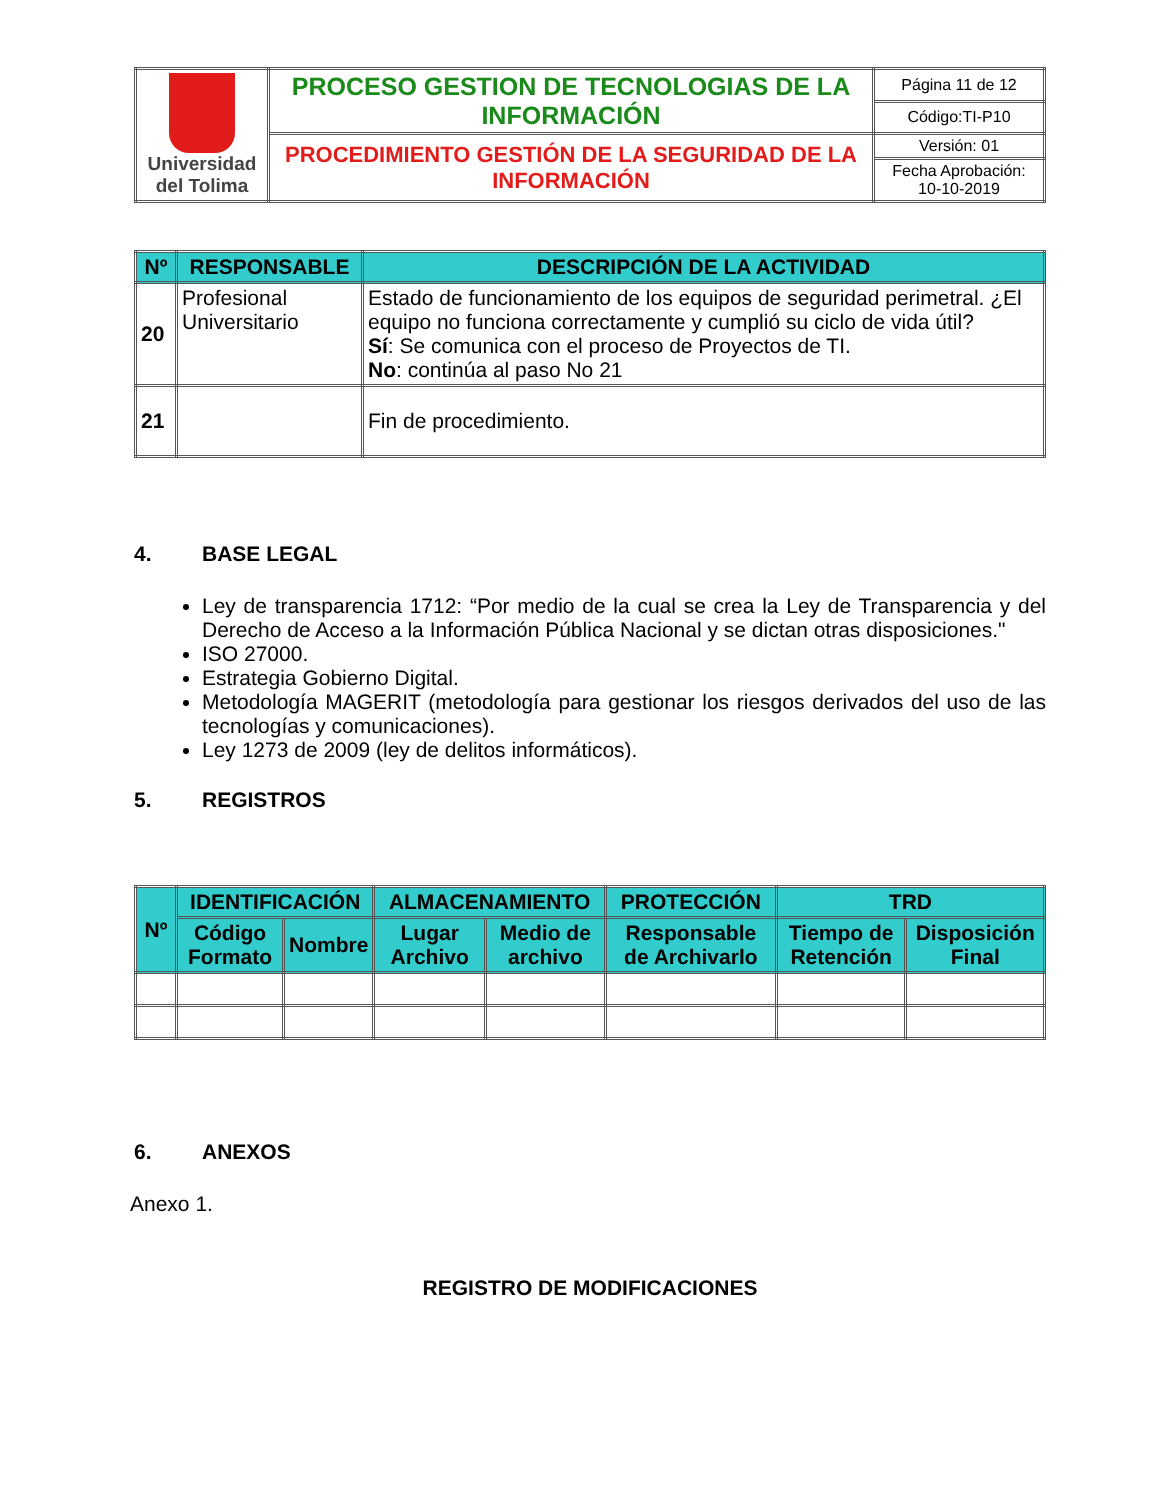| Universidad del Tolima | PROCESO GESTION DE TECNOLOGIAS DE LA INFORMACIÓN | Página 11 de 12 |
| | | Código:TI-P10 |
| | PROCEDIMIENTO GESTIÓN DE LA SEGURIDAD DE LA INFORMACIÓN | Versión: 01 |
| | | Fecha Aprobación: 10-10-2019 |
| Nº | RESPONSABLE | DESCRIPCIÓN DE LA ACTIVIDAD |
| --- | --- | --- |
| 20 | Profesional Universitario | Estado de funcionamiento de los equipos de seguridad perimetral. ¿El equipo no funciona correctamente y cumplió su ciclo de vida útil? Sí : Se comunica con el proceso de Proyectos de TI. No : continúa al paso No 21 |
| 21 | | Fin de procedimiento. |
4. BASE LEGAL
Ley de transparencia 1712: “Por medio de la cual se crea la Ley de Transparencia y del Derecho de Acceso a la Información Pública Nacional y se dictan otras disposiciones."
ISO 27000.
Estrategia Gobierno Digital.
Metodología MAGERIT (metodología para gestionar los riesgos derivados del uso de las tecnologías y comunicaciones).
Ley 1273 de 2009 (ley de delitos informáticos).
5. REGISTROS
| Nº | IDENTIFICACIÓN | | ALMACENAMIENTO | | PROTECCIÓN | TRD | |
| --- | --- | --- | --- | --- | --- | --- | --- |
| | Código Formato | Nombre | Lugar Archivo | Medio de archivo | Responsable de Archivarlo | Tiempo de Retención | Disposición Final |
6. ANEXOS
Anexo 1.
REGISTRO DE MODIFICACIONES